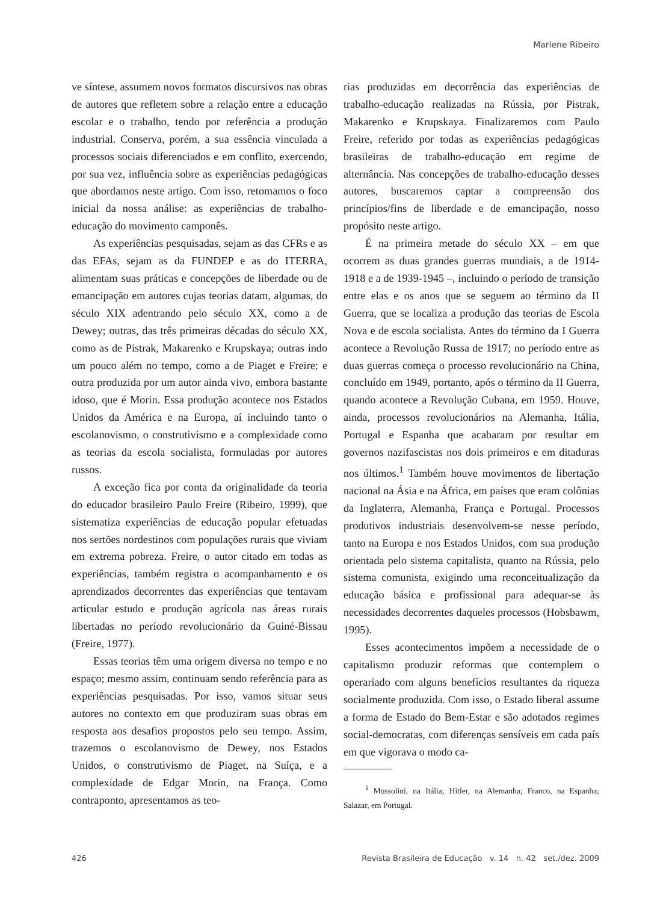Marlene Ribeiro
ve síntese, assumem novos formatos discursivos nas obras de autores que refletem sobre a relação entre a educação escolar e o trabalho, tendo por referência a produção industrial. Conserva, porém, a sua essência vinculada a processos sociais diferenciados e em conflito, exercendo, por sua vez, influência sobre as experiências pedagógicas que abordamos neste artigo. Com isso, retomamos o foco inicial da nossa análise: as experiências de trabalho-educação do movimento camponês.
As experiências pesquisadas, sejam as das CFRs e as das EFAs, sejam as da FUNDEP e as do ITERRA, alimentam suas práticas e concepções de liberdade ou de emancipação em autores cujas teorias datam, algumas, do século XIX adentrando pelo século XX, como a de Dewey; outras, das três primeiras décadas do século XX, como as de Pistrak, Makarenko e Krupskaya; outras indo um pouco além no tempo, como a de Piaget e Freire; e outra produzida por um autor ainda vivo, embora bastante idoso, que é Morin. Essa produção acontece nos Estados Unidos da América e na Europa, aí incluindo tanto o escolanovismo, o construtivismo e a complexidade como as teorias da escola socialista, formuladas por autores russos.
A exceção fica por conta da originalidade da teoria do educador brasileiro Paulo Freire (Ribeiro, 1999), que sistematiza experiências de educação popular efetuadas nos sertões nordestinos com populações rurais que viviam em extrema pobreza. Freire, o autor citado em todas as experiências, também registra o acompanhamento e os aprendizados decorrentes das experiências que tentavam articular estudo e produção agrícola nas áreas rurais libertadas no período revolucionário da Guiné-Bissau (Freire, 1977).
Essas teorias têm uma origem diversa no tempo e no espaço; mesmo assim, continuam sendo referência para as experiências pesquisadas. Por isso, vamos situar seus autores no contexto em que produziram suas obras em resposta aos desafios propostos pelo seu tempo. Assim, trazemos o escolanovismo de Dewey, nos Estados Unidos, o construtivismo de Piaget, na Suíça, e a complexidade de Edgar Morin, na França. Como contraponto, apresentamos as teo-
rias produzidas em decorrência das experiências de trabalho-educação realizadas na Rússia, por Pistrak, Makarenko e Krupskaya. Finalizaremos com Paulo Freire, referido por todas as experiências pedagógicas brasileiras de trabalho-educação em regime de alternância. Nas concepções de trabalho-educação desses autores, buscaremos captar a compreensão dos princípios/fins de liberdade e de emancipação, nosso propósito neste artigo.
É na primeira metade do século XX – em que ocorrem as duas grandes guerras mundiais, a de 1914-1918 e a de 1939-1945 –, incluindo o período de transição entre elas e os anos que se seguem ao término da II Guerra, que se localiza a produção das teorias de Escola Nova e de escola socialista. Antes do término da I Guerra acontece a Revolução Russa de 1917; no período entre as duas guerras começa o processo revolucionário na China, concluído em 1949, portanto, após o término da II Guerra, quando acontece a Revolução Cubana, em 1959. Houve, ainda, processos revolucionários na Alemanha, Itália, Portugal e Espanha que acabaram por resultar em governos nazifascistas nos dois primeiros e em ditaduras nos últimos.<sup>1</sup> Também houve movimentos de libertação nacional na Ásia e na África, em países que eram colônias da Inglaterra, Alemanha, França e Portugal. Processos produtivos industriais desenvolvem-se nesse período, tanto na Europa e nos Estados Unidos, com sua produção orientada pelo sistema capitalista, quanto na Rússia, pelo sistema comunista, exigindo uma reconceitualização da educação básica e profissional para adequar-se às necessidades decorrentes daqueles processos (Hobsbawm, 1995).
Esses acontecimentos impõem a necessidade de o capitalismo produzir reformas que contemplem o operariado com alguns benefícios resultantes da riqueza socialmente produzida. Com isso, o Estado liberal assume a forma de Estado do Bem-Estar e são adotados regimes social-democratas, com diferenças sensíveis em cada país em que vigorava o modo ca-
<sup>1</sup> Mussolini, na Itália; Hitler, na Alemanha; Franco, na Espanha; Salazar, em Portugal.
426 Revista Brasileira de Educação v. 14 n. 42 set./dez. 2009